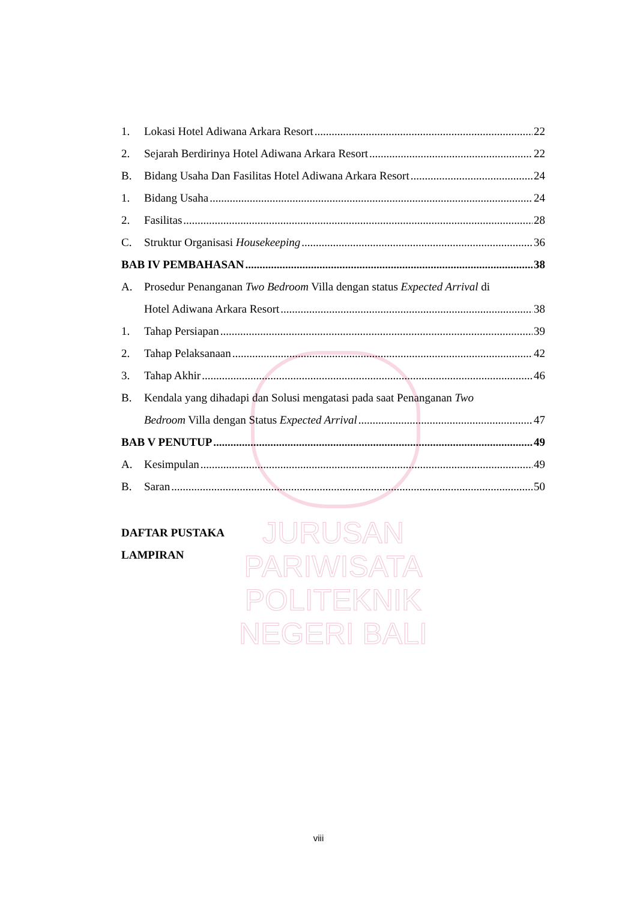JURUSAN PARIWISATA
POLITEKNIK NEGERI BALI
1. Lokasi Hotel Adiwana Arkara Resort 22
2. Sejarah Berdirinya Hotel Adiwana Arkara Resort 22
B. Bidang Usaha Dan Fasilitas Hotel Adiwana Arkara Resort 24
1. Bidang Usaha 24
2. Fasilitas 28
C. Struktur Organisasi Housekeeping 36
BAB IV PEMBAHASAN 38
A. Prosedur Penanganan Two Bedroom Villa dengan status Expected Arrival di
Hotel Adiwana Arkara Resort 38
1. Tahap Persiapan 39
2. Tahap Pelaksanaan 42
3. Tahap Akhir 46
B. Kendala yang dihadapi dan Solusi mengatasi pada saat Penanganan Two
Bedroom Villa dengan Status Expected Arrival 47
BAB V PENUTUP 49
A. Kesimpulan 49
B. Saran 50
DAFTAR PUSTAKA
LAMPIRAN
viii